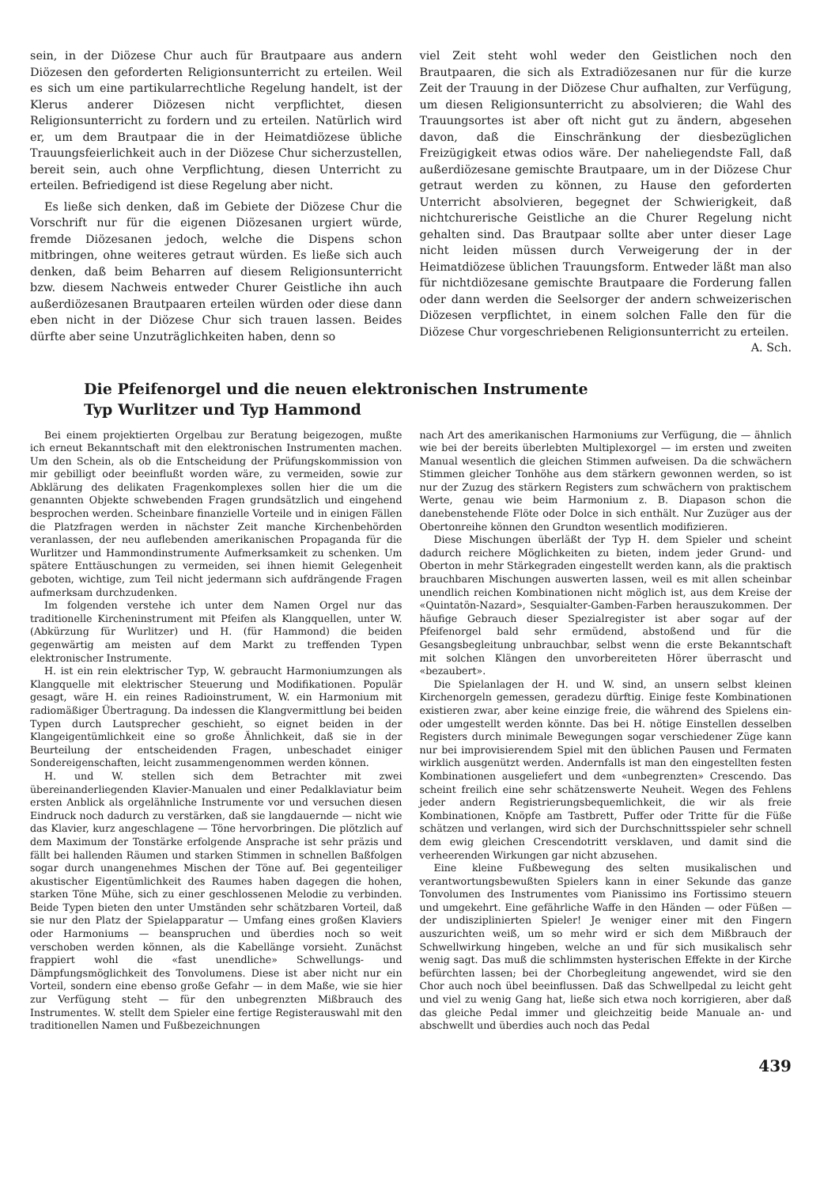sein, in der Diözese Chur auch für Brautpaare aus andern Diözesen den geforderten Religionsunterricht zu erteilen. Weil es sich um eine partikularrechtliche Regelung handelt, ist der Klerus anderer Diözesen nicht verpflichtet, diesen Religionsunterricht zu fordern und zu erteilen. Natürlich wird er, um dem Brautpaar die in der Heimatdiözese übliche Trauungsfeierlichkeit auch in der Diözese Chur sicherzustellen, bereit sein, auch ohne Verpflichtung, diesen Unterricht zu erteilen. Befriedigend ist diese Regelung aber nicht.
Es ließe sich denken, daß im Gebiete der Diözese Chur die Vorschrift nur für die eigenen Diözesanen urgiert würde, fremde Diözesanen jedoch, welche die Dispens schon mitbringen, ohne weiteres getraut würden. Es ließe sich auch denken, daß beim Beharren auf diesem Religionsunterricht bzw. diesem Nachweis entweder Churer Geistliche ihn auch außerdiözesanen Brautpaaren erteilen würden oder diese dann eben nicht in der Diözese Chur sich trauen lassen. Beides dürfte aber seine Unzuträglichkeiten haben, denn so
viel Zeit steht wohl weder den Geistlichen noch den Brautpaaren, die sich als Extradiözesanen nur für die kurze Zeit der Trauung in der Diözese Chur aufhalten, zur Verfügung, um diesen Religionsunterricht zu absolvieren; die Wahl des Trauungsortes ist aber oft nicht gut zu ändern, abgesehen davon, daß die Einschränkung der diesbezüglichen Freizügigkeit etwas odios wäre. Der naheliegendste Fall, daß außerdiözesane gemischte Brautpaare, um in der Diözese Chur getraut werden zu können, zu Hause den geforderten Unterricht absolvieren, begegnet der Schwierigkeit, daß nichtchurerische Geistliche an die Churer Regelung nicht gehalten sind. Das Brautpaar sollte aber unter dieser Lage nicht leiden müssen durch Verweigerung der in der Heimatdiözese üblichen Trauungsform. Entweder läßt man also für nichtdiözesane gemischte Brautpaare die Forderung fallen oder dann werden die Seelsorger der andern schweizerischen Diözesen verpflichtet, in einem solchen Falle den für die Diözese Chur vorgeschriebenen Religionsunterricht zu erteilen. A. Sch.
Die Pfeifenorgel und die neuen elektronischen Instrumente
Typ Wurlitzer und Typ Hammond
Bei einem projektierten Orgelbau zur Beratung beigezogen, mußte ich erneut Bekanntschaft mit den elektronischen Instrumenten machen. Um den Schein, als ob die Entscheidung der Prüfungskommission von mir gebilligt oder beeinflußt worden wäre, zu vermeiden, sowie zur Abklärung des delikaten Fragenkomplexes sollen hier die um die genannten Objekte schwebenden Fragen grundsätzlich und eingehend besprochen werden. Scheinbare finanzielle Vorteile und in einigen Fällen die Platzfragen werden in nächster Zeit manche Kirchenbehörden veranlassen, der neu auflebenden amerikanischen Propaganda für die Wurlitzer und Hammondinstrumente Aufmerksamkeit zu schenken. Um spätere Enttäuschungen zu vermeiden, sei ihnen hiemit Gelegenheit geboten, wichtige, zum Teil nicht jedermann sich aufdrängende Fragen aufmerksam durchzudenken.
Im folgenden verstehe ich unter dem Namen Orgel nur das traditionelle Kircheninstrument mit Pfeifen als Klangquellen, unter W. (Abkürzung für Wurlitzer) und H. (für Hammond) die beiden gegenwärtig am meisten auf dem Markt zu treffenden Typen elektronischer Instrumente.
H. ist ein rein elektrischer Typ, W. gebraucht Harmoniumzungen als Klangquelle mit elektrischer Steuerung und Modifikationen. Populär gesagt, wäre H. ein reines Radioinstrument, W. ein Harmonium mit radiomäßiger Übertragung. Da indessen die Klangvermittlung bei beiden Typen durch Lautsprecher geschieht, so eignet beiden in der Klangeigentümlichkeit eine so große Ähnlichkeit, daß sie in der Beurteilung der entscheidenden Fragen, unbeschadet einiger Sondereigenschaften, leicht zusammengenommen werden können.
H. und W. stellen sich dem Betrachter mit zwei übereinanderliegenden Klavier-Manualen und einer Pedalklaviatur beim ersten Anblick als orgelähnliche Instrumente vor und versuchen diesen Eindruck noch dadurch zu verstärken, daß sie langdauernde — nicht wie das Klavier, kurz angeschlagene — Töne hervorbringen. Die plötzlich auf dem Maximum der Tonstärke erfolgende Ansprache ist sehr präzis und fällt bei hallenden Räumen und starken Stimmen in schnellen Baßfolgen sogar durch unangenehmes Mischen der Töne auf. Bei gegenteiliger akustischer Eigentümlichkeit des Raumes haben dagegen die hohen, starken Töne Mühe, sich zu einer geschlossenen Melodie zu verbinden. Beide Typen bieten den unter Umständen sehr schätzbaren Vorteil, daß sie nur den Platz der Spielapparatur — Umfang eines großen Klaviers oder Harmoniums — beanspruchen und überdies noch so weit verschoben werden können, als die Kabellänge vorsieht. Zunächst frappiert wohl die «fast unendliche» Schwellungs- und Dämpfungsmöglichkeit des Tonvolumens. Diese ist aber nicht nur ein Vorteil, sondern eine ebenso große Gefahr — in dem Maße, wie sie hier zur Verfügung steht — für den unbegrenzten Mißbrauch des Instrumentes. W. stellt dem Spieler eine fertige Registerauswahl mit den traditionellen Namen und Fußbezeichnungen
nach Art des amerikanischen Harmoniums zur Verfügung, die — ähnlich wie bei der bereits überlebten Multiplexorgel — im ersten und zweiten Manual wesentlich die gleichen Stimmen aufweisen. Da die schwächern Stimmen gleicher Tonhöhe aus dem stärkern gewonnen werden, so ist nur der Zuzug des stärkern Registers zum schwächern von praktischem Werte, genau wie beim Harmonium z. B. Diapason schon die danebenstehende Flöte oder Dolce in sich enthält. Nur Zuzüger aus der Obertonreihe können den Grundton wesentlich modifizieren.
Diese Mischungen überläßt der Typ H. dem Spieler und scheint dadurch reichere Möglichkeiten zu bieten, indem jeder Grund- und Oberton in mehr Stärkegraden eingestellt werden kann, als die praktisch brauchbaren Mischungen auswerten lassen, weil es mit allen scheinbar unendlich reichen Kombinationen nicht möglich ist, aus dem Kreise der «Quintatön-Nazard», Sesquialter-Gamben-Farben herauszukommen. Der häufige Gebrauch dieser Spezialregister ist aber sogar auf der Pfeifenorgel bald sehr ermüdend, abstoßend und für die Gesangsbegleitung unbrauchbar, selbst wenn die erste Bekanntschaft mit solchen Klängen den unvorbereiteten Hörer überrascht und «bezaubert».
Die Spielanlagen der H. und W. sind, an unsern selbst kleinen Kirchenorgeln gemessen, geradezu dürftig. Einige feste Kombinationen existieren zwar, aber keine einzige freie, die während des Spielens ein- oder umgestellt werden könnte. Das bei H. nötige Einstellen desselben Registers durch minimale Bewegungen sogar verschiedener Züge kann nur bei improvisierendem Spiel mit den üblichen Pausen und Fermaten wirklich ausgenützt werden. Andernfalls ist man den eingestellten festen Kombinationen ausgeliefert und dem «unbegrenzten» Crescendo. Das scheint freilich eine sehr schätzenswerte Neuheit. Wegen des Fehlens jeder andern Registrierungsbequemlichkeit, die wir als freie Kombinationen, Knöpfe am Tastbrett, Puffer oder Tritte für die Füße schätzen und verlangen, wird sich der Durchschnittsspieler sehr schnell dem ewig gleichen Crescendotritt versklaven, und damit sind die verheerenden Wirkungen gar nicht abzusehen.
Eine kleine Fußbewegung des selten musikalischen und verantwortungsbewußten Spielers kann in einer Sekunde das ganze Tonvolumen des Instrumentes vom Pianissimo ins Fortissimo steuern und umgekehrt. Eine gefährliche Waffe in den Händen — oder Füßen — der undisziplinierten Spieler! Je weniger einer mit den Fingern auszurichten weiß, um so mehr wird er sich dem Mißbrauch der Schwellwirkung hingeben, welche an und für sich musikalisch sehr wenig sagt. Das muß die schlimmsten hysterischen Effekte in der Kirche befürchten lassen; bei der Chorbegleitung angewendet, wird sie den Chor auch noch übel beeinflussen. Daß das Schwellpedal zu leicht geht und viel zu wenig Gang hat, ließe sich etwa noch korrigieren, aber daß das gleiche Pedal immer und gleichzeitig beide Manuale an- und abschwellt und überdies auch noch das Pedal
439